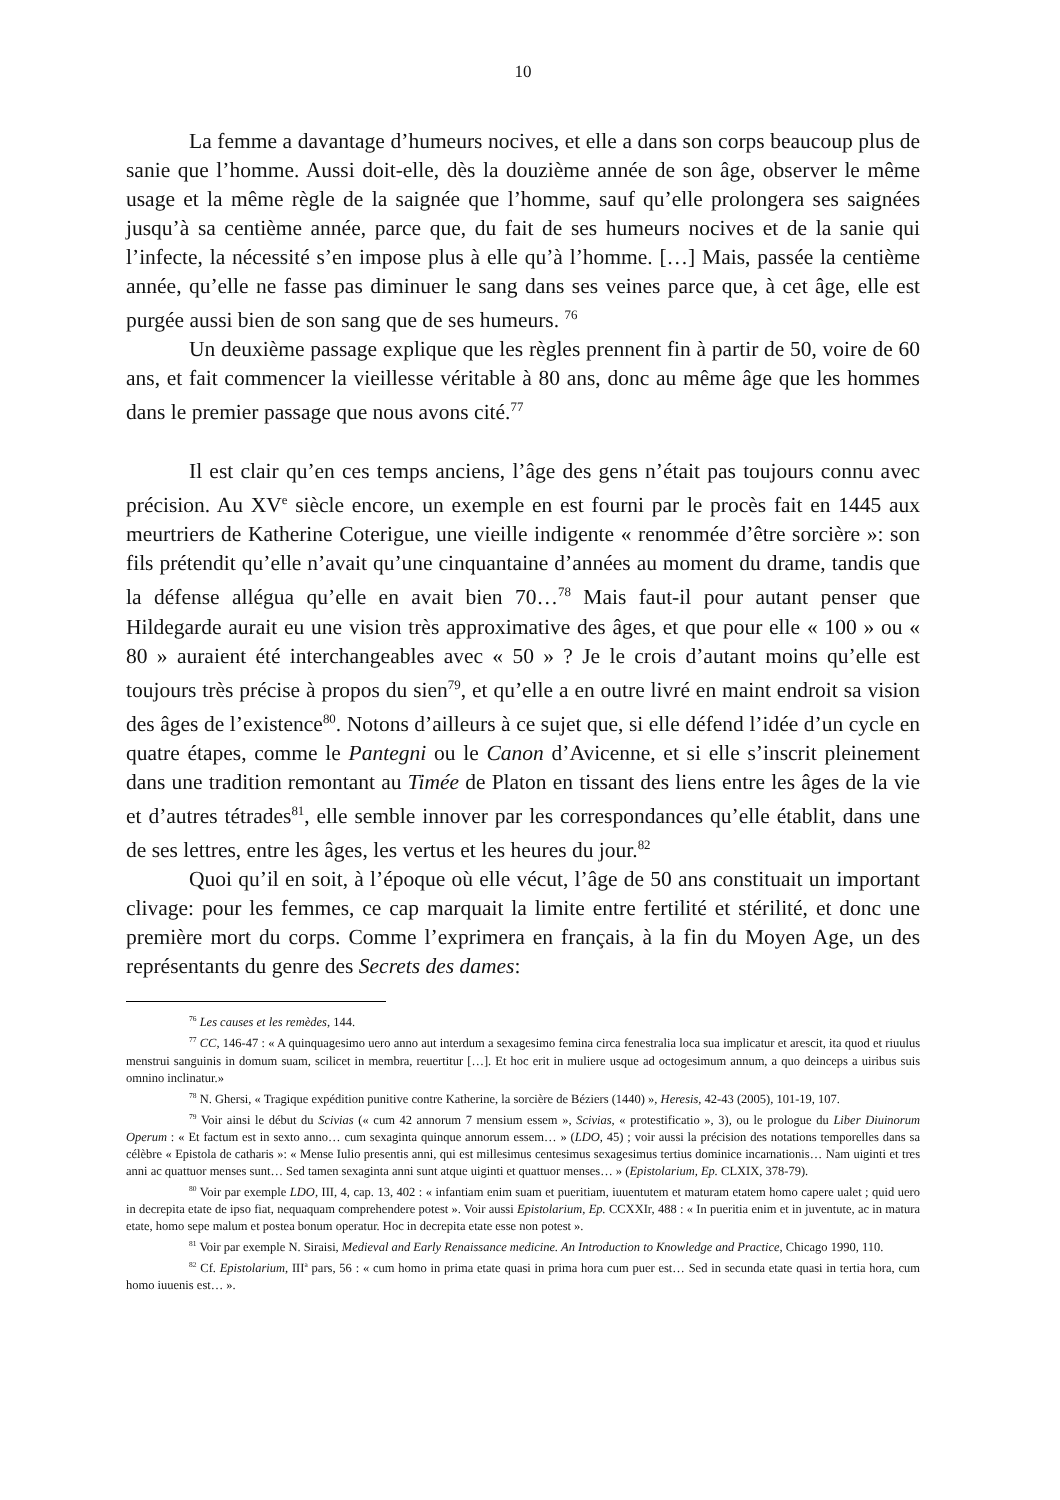10
La femme a davantage d’humeurs nocives, et elle a dans son corps beaucoup plus de sanie que l’homme. Aussi doit-elle, dès la douzième année de son âge, observer le même usage et la même règle de la saignée que l’homme, sauf qu’elle prolongera ses saignées jusqu’à sa centième année, parce que, du fait de ses humeurs nocives et de la sanie qui l’infecte, la nécessité s’en impose plus à elle qu’à l’homme. […] Mais, passée la centième année, qu’elle ne fasse pas diminuer le sang dans ses veines parce que, à cet âge, elle est purgée aussi bien de son sang que de ses humeurs. <sup>76</sup>
Un deuxième passage explique que les règles prennent fin à partir de 50, voire de 60 ans, et fait commencer la vieillesse véritable à 80 ans, donc au même âge que les hommes dans le premier passage que nous avons cité.<sup>77</sup>
Il est clair qu’en ces temps anciens, l’âge des gens n’était pas toujours connu avec précision. Au XV<sup>e</sup> siècle encore, un exemple en est fourni par le procès fait en 1445 aux meurtriers de Katherine Coterigue, une vieille indigente « renommée d’être sorcière »: son fils prétendit qu’elle n’avait qu’une cinquantaine d’années au moment du drame, tandis que la défense allégua qu’elle en avait bien 70…<sup>78</sup> Mais faut-il pour autant penser que Hildegarde aurait eu une vision très approximative des âges, et que pour elle « 100 » ou « 80 » auraient été interchangeables avec « 50 » ? Je le crois d’autant moins qu’elle est toujours très précise à propos du sien<sup>79</sup>, et qu’elle a en outre livré en maint endroit sa vision des âges de l’existence<sup>80</sup>. Notons d’ailleurs à ce sujet que, si elle défend l’idée d’un cycle en quatre étapes, comme le Pantegni ou le Canon d’Avicenne, et si elle s’inscrit pleinement dans une tradition remontant au Timée de Platon en tissant des liens entre les âges de la vie et d’autres tétrades<sup>81</sup>, elle semble innover par les correspondances qu’elle établit, dans une de ses lettres, entre les âges, les vertus et les heures du jour.<sup>82</sup>
Quoi qu’il en soit, à l’époque où elle vécut, l’âge de 50 ans constituait un important clivage: pour les femmes, ce cap marquait la limite entre fertilité et stérilité, et donc une première mort du corps. Comme l’exprimera en français, à la fin du Moyen Age, un des représentants du genre des Secrets des dames:
<sup>76</sup> Les causes et les remèdes, 144.
<sup>77</sup> CC, 146-47 : « A quinquagesimo uero anno aut interdum a sexagesimo femina circa fenestralia loca sua implicatur et arescit, ita quod et riuulus menstrui sanguinis in domum suam, scilicet in membra, reuertitur […]. Et hoc erit in muliere usque ad octogesimum annum, a quo deinceps a uiribus suis omnino inclinatur.»
<sup>78</sup> N. Ghersi, « Tragique expédition punitive contre Katherine, la sorcière de Béziers (1440) », Heresis, 42-43 (2005), 101-19, 107.
<sup>79</sup> Voir ainsi le début du Scivias (« cum 42 annorum 7 mensium essem », Scivias, « protestificatio », 3), ou le prologue du Liber Diuinorum Operum : « Et factum est in sexto anno… cum sexaginta quinque annorum essem… » (LDO, 45) ; voir aussi la précision des notations temporelles dans sa célèbre « Epistola de catharis »: « Mense Iulio presentis anni, qui est millesimus centesimus sexagesimus tertius dominice incarnationis… Nam uiginti et tres anni ac quattuor menses sunt… Sed tamen sexaginta anni sunt atque uiginti et quattuor menses… » (Epistolarium, Ep. CLXIX, 378-79).
<sup>80</sup> Voir par exemple LDO, III, 4, cap. 13, 402 : « infantiam enim suam et pueritiam, iuuentutem et maturam etatem homo capere ualet ; quid uero in decrepita etate de ipso fiat, nequaquam comprehendere potest ». Voir aussi Epistolarium, Ep. CCXXIr, 488 : « In pueritia enim et in juventute, ac in matura etate, homo sepe malum et postea bonum operatur. Hoc in decrepita etate esse non potest ».
<sup>81</sup> Voir par exemple N. Siraisi, Medieval and Early Renaissance medicine. An Introduction to Knowledge and Practice, Chicago 1990, 110.
<sup>82</sup> Cf. Epistolarium, III<sup>a</sup> pars, 56 : « cum homo in prima etate quasi in prima hora cum puer est… Sed in secunda etate quasi in tertia hora, cum homo iuuenis est… ».